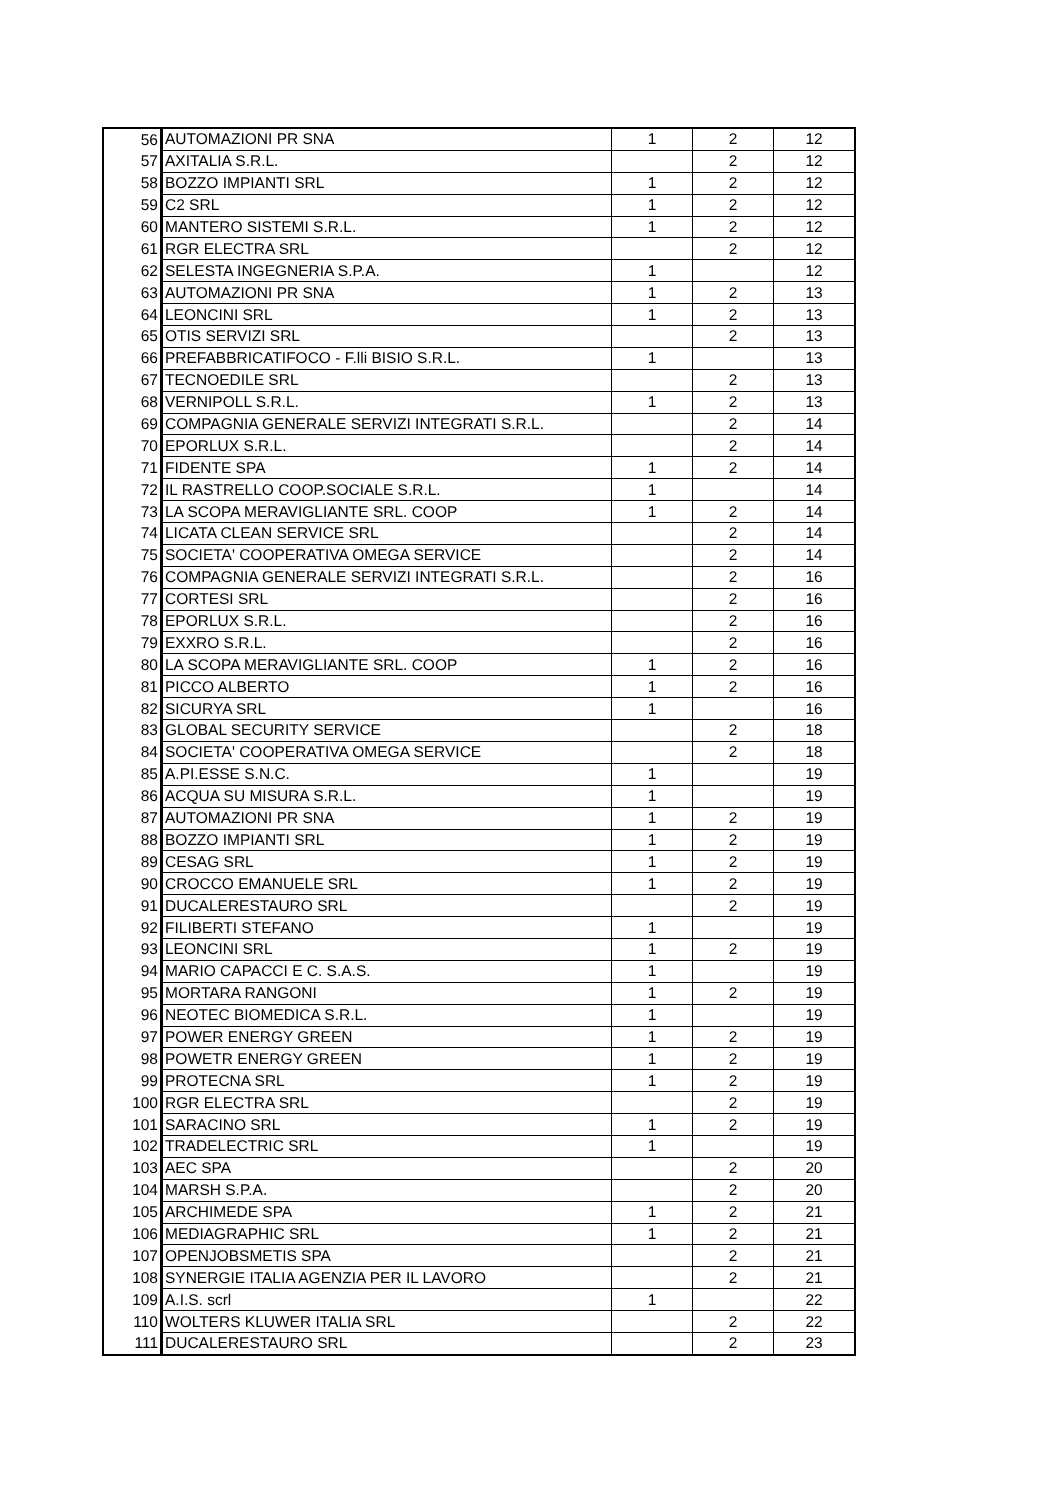| 56 | AUTOMAZIONI PR SNA | 1 | 2 | 12 |
| 57 | AXITALIA S.R.L. | | 2 | 12 |
| 58 | BOZZO IMPIANTI SRL | 1 | 2 | 12 |
| 59 | C2 SRL | 1 | 2 | 12 |
| 60 | MANTERO SISTEMI S.R.L. | 1 | 2 | 12 |
| 61 | RGR ELECTRA SRL | | 2 | 12 |
| 62 | SELESTA INGEGNERIA S.P.A. | 1 | | 12 |
| 63 | AUTOMAZIONI PR SNA | 1 | 2 | 13 |
| 64 | LEONCINI SRL | 1 | 2 | 13 |
| 65 | OTIS SERVIZI SRL | | 2 | 13 |
| 66 | PREFABBRICATIFOCO - F.lli BISIO S.R.L. | 1 | | 13 |
| 67 | TECNOEDILE SRL | | 2 | 13 |
| 68 | VERNIPOLL S.R.L. | 1 | 2 | 13 |
| 69 | COMPAGNIA GENERALE SERVIZI INTEGRATI S.R.L. | | 2 | 14 |
| 70 | EPORLUX S.R.L. | | 2 | 14 |
| 71 | FIDENTE SPA | 1 | 2 | 14 |
| 72 | IL RASTRELLO COOP.SOCIALE S.R.L. | 1 | | 14 |
| 73 | LA SCOPA MERAVIGLIANTE SRL. COOP | 1 | 2 | 14 |
| 74 | LICATA CLEAN SERVICE SRL | | 2 | 14 |
| 75 | SOCIETA' COOPERATIVA OMEGA SERVICE | | 2 | 14 |
| 76 | COMPAGNIA GENERALE SERVIZI INTEGRATI S.R.L. | | 2 | 16 |
| 77 | CORTESI SRL | | 2 | 16 |
| 78 | EPORLUX S.R.L. | | 2 | 16 |
| 79 | EXXRO S.R.L. | | 2 | 16 |
| 80 | LA SCOPA MERAVIGLIANTE SRL. COOP | 1 | 2 | 16 |
| 81 | PICCO ALBERTO | 1 | 2 | 16 |
| 82 | SICURYA SRL | 1 | | 16 |
| 83 | GLOBAL SECURITY SERVICE | | 2 | 18 |
| 84 | SOCIETA' COOPERATIVA OMEGA SERVICE | | 2 | 18 |
| 85 | A.PI.ESSE S.N.C. | 1 | | 19 |
| 86 | ACQUA SU MISURA S.R.L. | 1 | | 19 |
| 87 | AUTOMAZIONI PR SNA | 1 | 2 | 19 |
| 88 | BOZZO IMPIANTI SRL | 1 | 2 | 19 |
| 89 | CESAG SRL | 1 | 2 | 19 |
| 90 | CROCCO EMANUELE SRL | 1 | 2 | 19 |
| 91 | DUCALERESTAURO SRL | | 2 | 19 |
| 92 | FILIBERTI STEFANO | 1 | | 19 |
| 93 | LEONCINI SRL | 1 | 2 | 19 |
| 94 | MARIO CAPACCI E C. S.A.S. | 1 | | 19 |
| 95 | MORTARA RANGONI | 1 | 2 | 19 |
| 96 | NEOTEC BIOMEDICA S.R.L. | 1 | | 19 |
| 97 | POWER ENERGY GREEN | 1 | 2 | 19 |
| 98 | POWETR ENERGY GREEN | 1 | 2 | 19 |
| 99 | PROTECNA SRL | 1 | 2 | 19 |
| 100 | RGR ELECTRA SRL | | 2 | 19 |
| 101 | SARACINO SRL | 1 | 2 | 19 |
| 102 | TRADELECTRIC SRL | 1 | | 19 |
| 103 | AEC SPA | | 2 | 20 |
| 104 | MARSH S.P.A. | | 2 | 20 |
| 105 | ARCHIMEDE SPA | 1 | 2 | 21 |
| 106 | MEDIAGRAPHIC SRL | 1 | 2 | 21 |
| 107 | OPENJOBSMETIS SPA | | 2 | 21 |
| 108 | SYNERGIE ITALIA AGENZIA PER IL LAVORO | | 2 | 21 |
| 109 | A.I.S. scrl | 1 | | 22 |
| 110 | WOLTERS KLUWER ITALIA SRL | | 2 | 22 |
| 111 | DUCALERESTAURO SRL | | 2 | 23 |